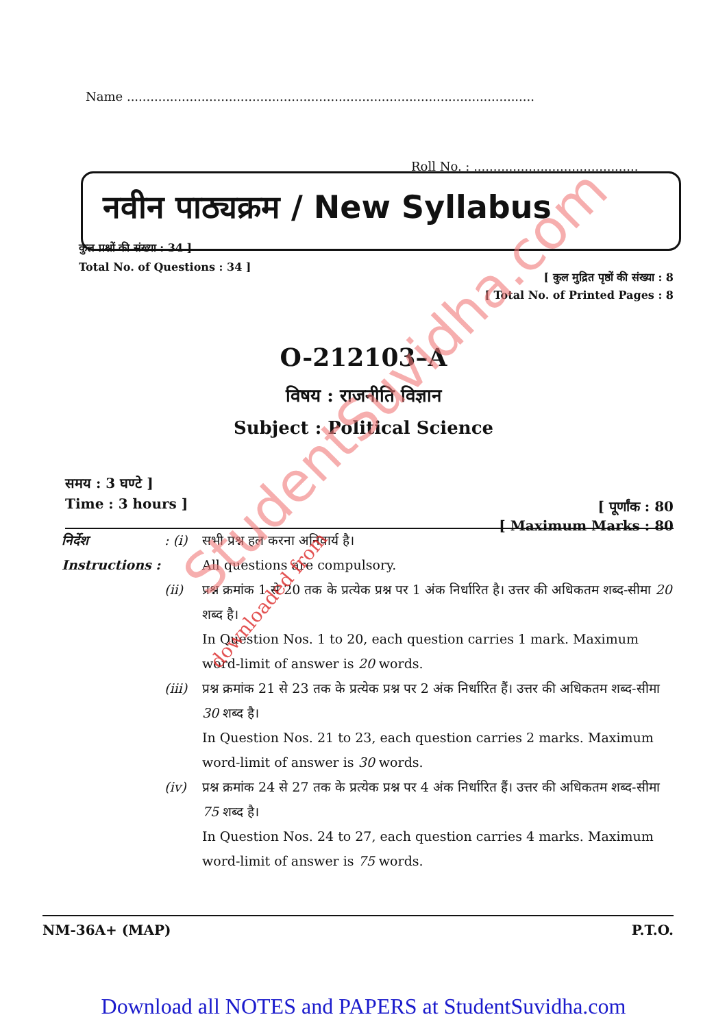Name ........................................................................................................
Roll No. : ..........................................
नवीन पाठ्यक्रम / New Syllabus
कुल प्रश्नों की संख्या : 34 ]
Total No. of Questions : 34 ]
[ कुल मुद्रित पृष्ठों की संख्या : 8
[ Total No. of Printed Pages : 8
O-212103–A
विषय : राजनीति विज्ञान
Subject : Political Science
समय : 3 घण्टे ]
Time : 3 hours ]
[ पूर्णांक : 80
[ Maximum Marks : 80
निर्देश
Instructions :
: (i)
सभी प्रश्न हल करना अनिवार्य है।
All questions are compulsory.
(ii) प्रश्न क्रमांक 1 से 20 तक के प्रत्येक प्रश्न पर 1 अंक निर्धारित है। उत्तर की अधिकतम शब्द-सीमा 20 शब्द है।
In Question Nos. 1 to 20, each question carries 1 mark. Maximum word-limit of answer is 20 words.
(iii)
प्रश्न क्रमांक 21 से 23 तक के प्रत्येक प्रश्न पर 2 अंक निर्धारित हैं। उत्तर की अधिकतम शब्द-सीमा 30 शब्द है।
In Question Nos. 21 to 23, each question carries 2 marks. Maximum word-limit of answer is 30 words.
(iv) प्रश्न क्रमांक 24 से 27 तक के प्रत्येक प्रश्न पर 4 अंक निर्धारित हैं। उत्तर की अधिकतम शब्द-सीमा 75 शब्द है।
In Question Nos. 24 to 27, each question carries 4 marks. Maximum word-limit of answer is 75 words.
NM-36A+ (MAP) P.T.O.
Download all NOTES and PAPERS at StudentSuvidha.com
StudentSuvidha.com
downloaded from